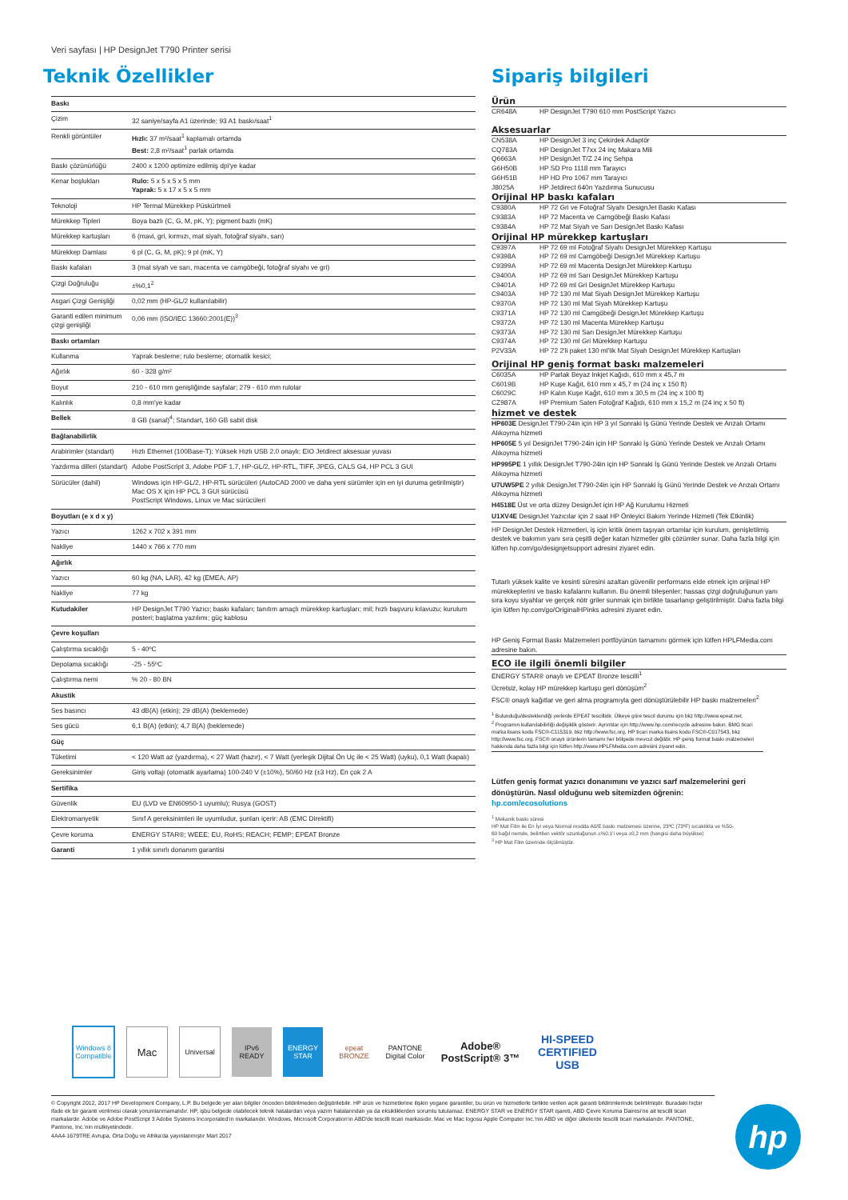Veri sayfası | HP DesignJet T790 Printer serisi
Teknik Özellikler
| Baskı | |
| Çizim | 32 saniye/sayfa A1 üzerinde; 93 A1 baskı/saat<sup>1</sup> |
| Renkli görüntüler | Hızlı: 37 m²/saat<sup>1</sup> kaplamalı ortamda Best: 2,8 m²/saat<sup>1</sup> parlak ortamda |
| Baskı çözünürlüğü | 2400 x 1200 optimize edilmiş dpi'ye kadar |
| Kenar boşlukları | Rulo: 5 x 5 x 5 x 5 mm Yaprak: 5 x 17 x 5 x 5 mm |
| Teknoloji | HP Termal Mürekkep Püskürtmeli |
| Mürekkep Tipleri | Boya bazlı (C, G, M, pK, Y); pigment bazlı (mK) |
| Mürekkep kartuşları | 6 (mavi, gri, kırmızı, mat siyah, fotoğraf siyahı, sarı) |
| Mürekkep Damlası | 6 pl (C, G, M, pK); 9 pl (mK, Y) |
| Baskı kafaları | 3 (mat siyah ve sarı, macenta ve camgöbeği, fotoğraf siyahı ve gri) |
| Çizgi Doğruluğu | ±%0,1<sup>2</sup> |
| Asgari Çizgi Genişliği | 0,02 mm (HP-GL/2 kullanılabilir) |
| Garanti edilen minimum çizgi genişliği | 0,06 mm (ISO/IEC 13660:2001(E))<sup>3</sup> |
| Baskı ortamları | |
| Kullanma | Yaprak besleme; rulo besleme; otomatik kesici; |
| Ağırlık | 60 - 328 g/m² |
| Boyut | 210 - 610 mm genişliğinde sayfalar; 279 - 610 mm rulolar |
| Kalınlık | 0,8 mm'ye kadar |
| Bellek | 8 GB (sanal)<sup>4</sup>; Standart, 160 GB sabit disk |
| Bağlanabilirlik | |
| Arabirimler (standart) | Hızlı Ethernet (100Base-T); Yüksek Hızlı USB 2.0 onaylı; EIO Jetdirect aksesuar yuvası |
| Yazdırma dilleri (standart) | Adobe PostScript 3, Adobe PDF 1.7, HP-GL/2, HP-RTL, TIFF, JPEG, CALS G4, HP PCL 3 GUI |
| Sürücüler (dahil) | Windows için HP-GL/2, HP-RTL sürücüleri (AutoCAD 2000 ve daha yeni sürümler için en iyi duruma getirilmiştir) Mac OS X için HP PCL 3 GUI sürücüsü PostScript Windows, Linux ve Mac sürücüleri |
| Boyutları (e x d x y) | |
| Yazıcı | 1262 x 702 x 391 mm |
| Nakliye | 1440 x 766 x 770 mm |
| Ağırlık | |
| Yazıcı | 60 kg (NA, LAR), 42 kg (EMEA, AP) |
| Nakliye | 77 kg |
| Kutudakiler | HP DesignJet T790 Yazıcı; baskı kafaları; tanıtım amaçlı mürekkep kartuşları; mil; hızlı başvuru kılavuzu; kurulum posteri; başlatma yazılımı; güç kablosu |
| Çevre koşulları | |
| Çalıştırma sıcaklığı | 5 - 40ºC |
| Depolama sıcaklığı | -25 - 55ºC |
| Çalıştırma nemi | % 20 - 80 BN |
| Akustik | |
| Ses basıncı | 43 dB(A) (etkin); 29 dB(A) (beklemede) |
| Ses gücü | 6,1 B(A) (etkin); 4,7 B(A) (beklemede) |
| Güç | |
| Tüketimi | < 120 Watt az (yazdırma), < 27 Watt (hazır), < 7 Watt (yerleşik Dijital Ön Uç ile < 25 Watt) (uyku), 0,1 Watt (kapalı) |
| Gereksinimler | Giriş voltajı (otomatik ayarlama) 100-240 V (±10%), 50/60 Hz (±3 Hz), En çok 2 A |
| Sertifika | |
| Güvenlik | EU (LVD ve EN60950-1 uyumlu); Rusya (GOST) |
| Elektromanyetik | Sınıf A gereksinimleri ile uyumludur, şunları içerir: AB (EMC Direktifi) |
| Çevre koruma | ENERGY STAR®; WEEE; EU, RoHS; REACH; FEMP; EPEAT Bronze |
| Garanti | 1 yıllık sınırlı donanım garantisi |
Sipariş bilgileri
Ürün
| CR648A | HP DesignJet T790 610 mm PostScript Yazıcı |
Aksesuarlar
| CN538A | HP DesignJet 3 inç Çekirdek Adaptör |
| CQ783A | HP DesignJet T7xx 24 inç Makara Mili |
| Q6663A | HP DesignJet T/Z 24 inç Sehpa |
| G6H50B | HP SD Pro 1118 mm Tarayıcı |
| G6H51B | HP HD Pro 1067 mm Tarayıcı |
| J8025A | HP Jetdirect 640n Yazdırma Sunucusu |
Orijinal HP baskı kafaları
| C9380A | HP 72 Gri ve Fotoğraf Siyahı DesignJet Baskı Kafası |
| C9383A | HP 72 Macenta ve Camgöbeği Baskı Kafası |
| C9384A | HP 72 Mat Siyah ve Sarı DesignJet Baskı Kafası |
Orijinal HP mürekkep kartuşları
| C9397A | HP 72 69 ml Fotoğraf Siyahı DesignJet Mürekkep Kartuşu |
| C9398A | HP 72 69 ml Camgöbeği DesignJet Mürekkep Kartuşu |
| C9399A | HP 72 69 ml Macenta DesignJet Mürekkep Kartuşu |
| C9400A | HP 72 69 ml Sarı DesignJet Mürekkep Kartuşu |
| C9401A | HP 72 69 ml Gri DesignJet Mürekkep Kartuşu |
| C9403A | HP 72 130 ml Mat Siyah DesignJet Mürekkep Kartuşu |
| C9370A | HP 72 130 ml Mat Siyah Mürekkep Kartuşu |
| C9371A | HP 72 130 ml Camgöbeği DesignJet Mürekkep Kartuşu |
| C9372A | HP 72 130 ml Macenta Mürekkep Kartuşu |
| C9373A | HP 72 130 ml Sarı DesignJet Mürekkep Kartuşu |
| C9374A | HP 72 130 ml Gri Mürekkep Kartuşu |
| P2V33A | HP 72 2'li paket 130 ml'lik Mat Siyah DesignJet Mürekkep Kartuşları |
Orijinal HP geniş format baskı malzemeleri
| C6035A | HP Parlak Beyaz Inkjet Kağıdı, 610 mm x 45,7 m |
| C6019B | HP Kuşe Kağıt, 610 mm x 45,7 m (24 inç x 150 ft) |
| C6029C | HP Kalın Kuşe Kağıt, 610 mm x 30,5 m (24 inç x 100 ft) |
| CZ987A | HP Premium Saten Fotoğraf Kağıdı, 610 mm x 15,2 m (24 inç x 50 ft) |
hizmet ve destek
HP603E DesignJet T790-24in için HP 3 yıl Sonraki İş Günü Yerinde Destek ve Arızalı Ortamı Alıkoyma hizmeti
HP605E 5 yıl DesignJet T790-24in için HP Sonraki İş Günü Yerinde Destek ve Arızalı Ortamı Alıkoyma hizmeti
HP995PE 1 yıllık DesignJet T790-24in için HP Sonraki İş Günü Yerinde Destek ve Arızalı Ortamı Alıkoyma hizmeti
U7UW5PE 2 yıllık DesignJet T790-24in için HP Sonraki İş Günü Yerinde Destek ve Arızalı Ortamı Alıkoyma hizmeti
H4518E Üst ve orta düzey DesignJet için HP Ağ Kurulumu Hizmeti
U1XV4E DesignJet Yazıcılar için 2 saat HP Önleyici Bakım Yerinde Hizmeti (Tek Etkinlik)
HP DesignJet Destek Hizmetleri, iş için kritik önem taşıyan ortamlar için kurulum, genişletilmiş destek ve bakımın yanı sıra çeşitli değer katan hizmetler gibi çözümler sunar. Daha fazla bilgi için lütfen hp.com/go/designjetsupport adresini ziyaret edin.
Tutarlı yüksek kalite ve kesinti süresini azaltan güvenilir performans elde etmek için orijinal HP mürekkeplerini ve baskı kafalarını kullanın. Bu önemli bileşenler; hassas çizgi doğruluğunun yanı sıra koyu siyahlar ve gerçek nötr griler sunmak için birlikte tasarlanıp geliştirilmiştir. Daha fazla bilgi için lütfen hp.com/go/OriginalHPinks adresini ziyaret edin.
HP Geniş Format Baskı Malzemeleri portföyünün tamamını görmek için lütfen HPLFMedia.com adresine bakın.
ECO ile ilgili önemli bilgiler
ENERGY STAR® onaylı ve EPEAT Bronze tescilli<sup>1</sup>
Ücretsiz, kolay HP mürekkep kartuşu geri dönüşüm<sup>2</sup>
FSC® onaylı kağıtlar ve geri alma programıyla geri dönüştürülebilir HP baskı malzemeleri<sup>2</sup>
<sup>1</sup> Bulunduğu/desteklendiği yerlerde EPEAT tescillidir. Ülkeye göre tescil durumu için bkz http://www.epeat.net.
<sup>2</sup> Programın kullanılabilirliği değişiklik gösterir. Ayrıntılar için http://www.hp.com/recycle adresine bakın. BMG ticari marka lisans kodu FSC®-C115319, bkz http://www.fsc.org. HP ticari marka lisans kodu FSC®-C017543, bkz http://www.fsc.org. FSC® onaylı ürünlerin tamamı her bölgede mevcut değildir. HP geniş format baskı malzemeleri hakkında daha fazla bilgi için lütfen http://www.HPLFMedia.com adresini ziyaret edin.
Lütfen geniş format yazıcı donanımını ve yazıcı sarf malzemelerini geri dönüştürün. Nasıl olduğunu web sitemizden öğrenin:
hp.com/ecosolutions
<sup>1</sup> Mekanik baskı süresi
HP Mat Film ile En İyi veya Normal modda A0/E baskı malzemesi üzerine, 23ºC (73ºF) sıcaklıkta ve %50-60 bağıl nemde, belirtilen vektör uzunluğunun ±%0,1'i veya ±0,2 mm (hangisi daha büyükse)
<sup>3</sup> HP Mat Film üzerinde ölçülmüştür.
Windows 8 Compatible
Mac
Universal
IPv6 READY
ENERGY STAR
epeat BRONZE
PANTONE Digital Color
Adobe® PostScript® 3™
HI-SPEED CERTIFIED USB
© Copyright 2012, 2017 HP Development Company, L.P. Bu belgede yer alan bilgiler önceden bildirilmeden değiştirilebilir. HP ürün ve hizmetlerine ilişkin yegane garantiler, bu ürün ve hizmetlerle birlikte verilen açık garanti bildirimlerinde belirtilmiştir. Buradaki hiçbir ifade ek bir garanti verilmesi olarak yorumlanmamalıdır. HP, işbu belgede olabilecek teknik hatalardan veya yazım hatalarından ya da eksikliklerden sorumlu tutulamaz. ENERGY STAR ve ENERGY STAR işareti, ABD Çevre Koruma Dairesi'ne ait tescilli ticari markalardır. Adobe ve Adobe PostScript 3 Adobe Systems Incorporated'ın markalarıdır. Windows, Microsoft Corporation'ın ABD'de tescilli ticari markasıdır. Mac ve Mac logosu Apple Computer Inc.'nin ABD ve diğer ülkelerde tescilli ticari markalarıdır. PANTONE, Pantone, Inc.'nin mülkiyetindedir.
4AA4-1679TRE Avrupa, Orta Doğu ve Afrika'da yayınlanmıştır Mart 2017
hp